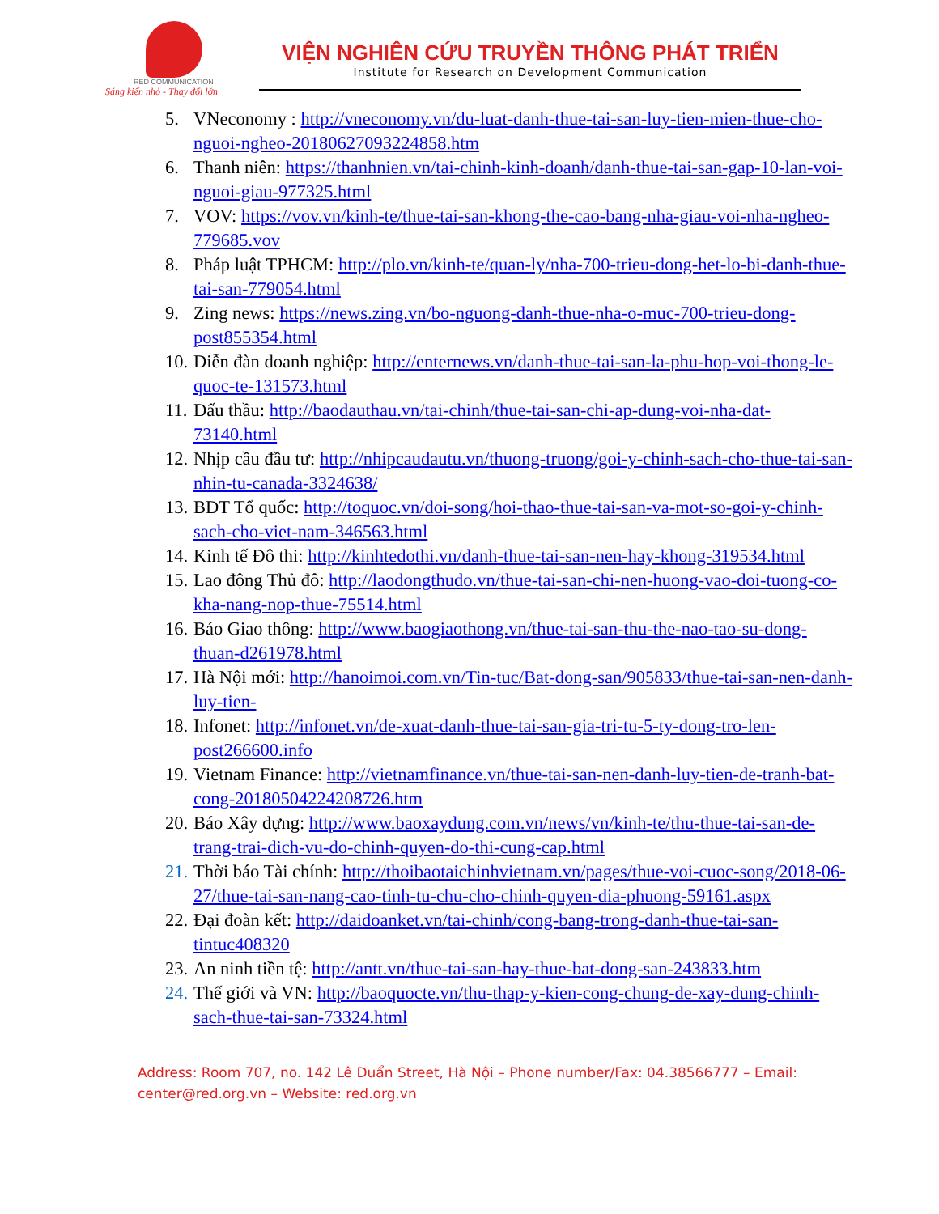RED COMMUNICATION
Sáng kiến nhỏ - Thay đổi lớn
VIỆN NGHIÊN CỨU TRUYỀN THÔNG PHÁT TRIỂN
Institute for Research on Development Communication
5. VNeconomy : http://vneconomy.vn/du-luat-danh-thue-tai-san-luy-tien-mien-thue-cho-nguoi-ngheo-20180627093224858.htm
6. Thanh niên: https://thanhnien.vn/tai-chinh-kinh-doanh/danh-thue-tai-san-gap-10-lan-voi-nguoi-giau-977325.html
7. VOV: https://vov.vn/kinh-te/thue-tai-san-khong-the-cao-bang-nha-giau-voi-nha-ngheo-779685.vov
8. Pháp luật TPHCM: http://plo.vn/kinh-te/quan-ly/nha-700-trieu-dong-het-lo-bi-danh-thue-tai-san-779054.html
9. Zing news: https://news.zing.vn/bo-nguong-danh-thue-nha-o-muc-700-trieu-dong-post855354.html
10. Diễn đàn doanh nghiệp: http://enternews.vn/danh-thue-tai-san-la-phu-hop-voi-thong-le-quoc-te-131573.html
11. Đấu thầu: http://baodauthau.vn/tai-chinh/thue-tai-san-chi-ap-dung-voi-nha-dat-73140.html
12. Nhịp cầu đầu tư: http://nhipcaudautu.vn/thuong-truong/goi-y-chinh-sach-cho-thue-tai-san-nhin-tu-canada-3324638/
13. BĐT Tổ quốc: http://toquoc.vn/doi-song/hoi-thao-thue-tai-san-va-mot-so-goi-y-chinh-sach-cho-viet-nam-346563.html
14. Kinh tế Đô thi: http://kinhtedothi.vn/danh-thue-tai-san-nen-hay-khong-319534.html
15. Lao động Thủ đô: http://laodongthudo.vn/thue-tai-san-chi-nen-huong-vao-doi-tuong-co-kha-nang-nop-thue-75514.html
16. Báo Giao thông: http://www.baogiaothong.vn/thue-tai-san-thu-the-nao-tao-su-dong-thuan-d261978.html
17. Hà Nội mới: http://hanoimoi.com.vn/Tin-tuc/Bat-dong-san/905833/thue-tai-san-nen-danh-luy-tien-
18. Infonet: http://infonet.vn/de-xuat-danh-thue-tai-san-gia-tri-tu-5-ty-dong-tro-len-post266600.info
19. Vietnam Finance: http://vietnamfinance.vn/thue-tai-san-nen-danh-luy-tien-de-tranh-bat-cong-20180504224208726.htm
20. Báo Xây dựng: http://www.baoxaydung.com.vn/news/vn/kinh-te/thu-thue-tai-san-de-trang-trai-dich-vu-do-chinh-quyen-do-thi-cung-cap.html
21. Thời báo Tài chính: http://thoibaotaichinhvietnam.vn/pages/thue-voi-cuoc-song/2018-06-27/thue-tai-san-nang-cao-tinh-tu-chu-cho-chinh-quyen-dia-phuong-59161.aspx
22. Đại đoàn kết: http://daidoanket.vn/tai-chinh/cong-bang-trong-danh-thue-tai-san-tintuc408320
23. An ninh tiền tệ: http://antt.vn/thue-tai-san-hay-thue-bat-dong-san-243833.htm
24. Thế giới và VN: http://baoquocte.vn/thu-thap-y-kien-cong-chung-de-xay-dung-chinh-sach-thue-tai-san-73324.html
Address: Room 707, no. 142 Lê Duẩn Street, Hà Nội – Phone number/Fax: 04.38566777 – Email: center@red.org.vn – Website: red.org.vn